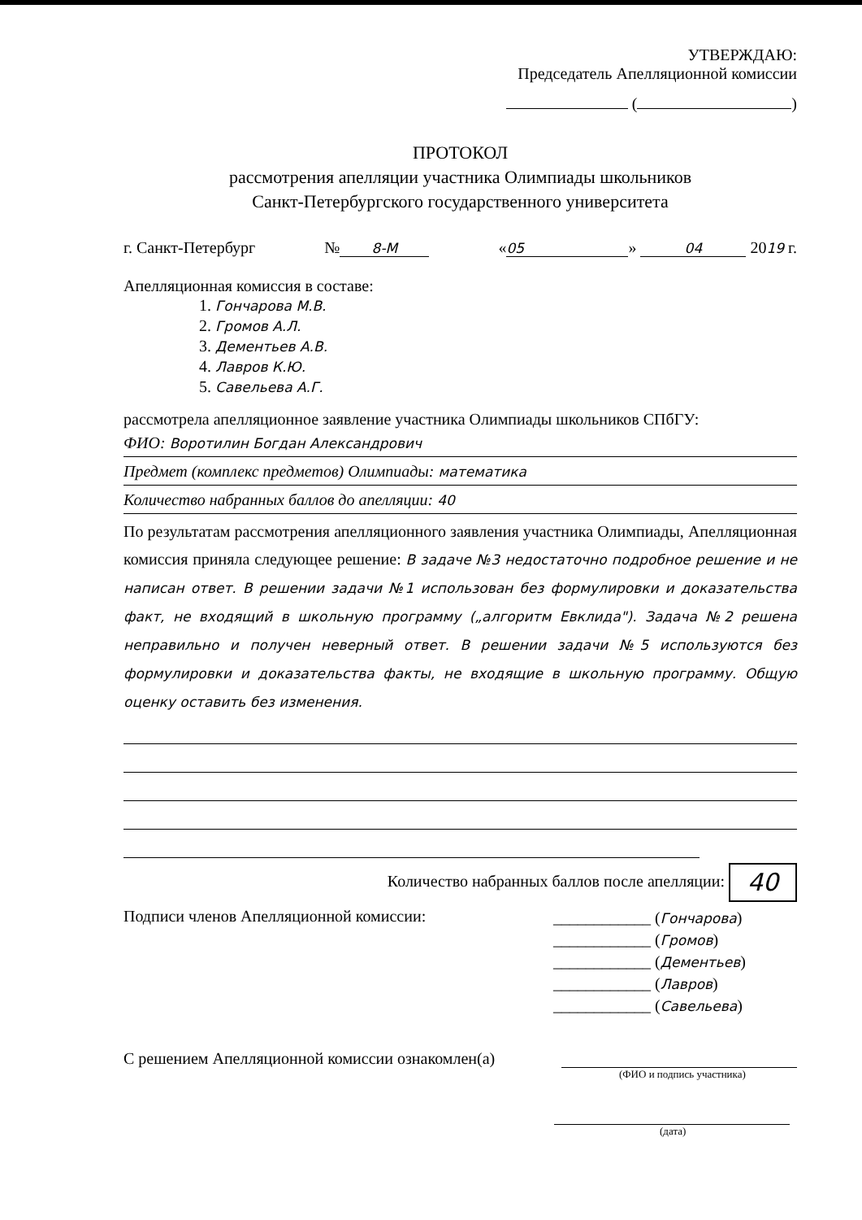УТВЕРЖДАЮ:
Председатель Апелляционной комиссии
( )
ПРОТОКОЛ
рассмотрения апелляции участника Олимпиады школьников
Санкт-Петербургского государственного университета
г. Санкт-Петербург № 8-М « 05 » 04 2019 г.
Апелляционная комиссия в составе:
1. Гончарова М.В.
2. Громов А.Л.
3. Дементьев А.В.
4. Лавров К.Ю.
5. Савельева А.Г.
рассмотрела апелляционное заявление участника Олимпиады школьников СПбГУ:
ФИО: Воротилин Богдан Александрович
Предмет (комплекс предметов) Олимпиады: математика
Количество набранных баллов до апелляции: 40
По результатам рассмотрения апелляционного заявления участника Олимпиады, Апелляционная комиссия приняла следующее решение: В задаче №3 недостаточно подробное решение и не написан ответ. В решении задачи №1 использован без формулировки и доказательства факт, не входящий в школьную программу („алгоритм Евклида"). Задача №2 решена неправильно и получен неверный ответ. В решении задачи №5 используются без формулировки и доказательства факты, не входящие в школьную программу. Общую оценку оставить без изменения.
Количество набранных баллов после апелляции: 40
Подписи членов Апелляционной комиссии:
____________ (Гончарова)
____________ (Громов)
____________ (Дементьев)
____________ (Лавров)
____________ (Савельева)
С решением Апелляционной комиссии ознакомлен(а)
(ФИО и подпись участника)
(дата)